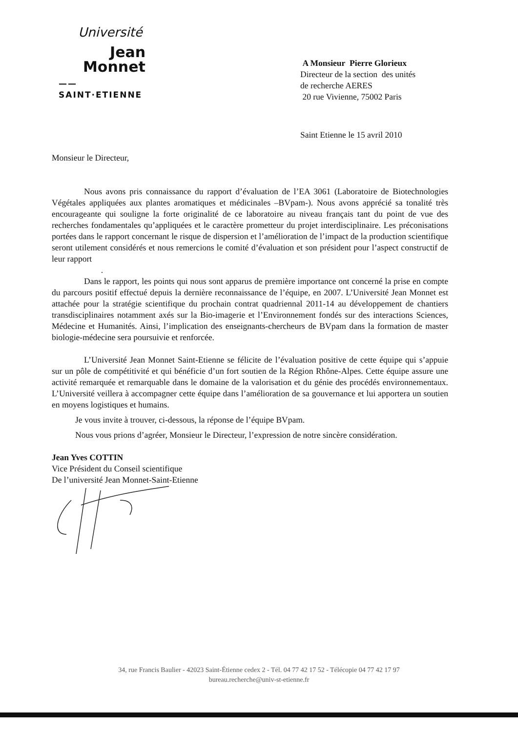Université
Jean
Monnet
—— SAINT·ETIENNE
A Monsieur Pierre Glorieux
Directeur de la section des unités
de recherche AERES
20 rue Vivienne, 75002 Paris
Saint Etienne le 15 avril 2010
Monsieur le Directeur,
Nous avons pris connaissance du rapport d’évaluation de l’EA 3061 (Laboratoire de Biotechnologies Végétales appliquées aux plantes aromatiques et médicinales –BVpam-). Nous avons apprécié sa tonalité très encourageante qui souligne la forte originalité de ce laboratoire au niveau français tant du point de vue des recherches fondamentales qu’appliquées et le caractère prometteur du projet interdisciplinaire. Les préconisations portées dans le rapport concernant le risque de dispersion et l’amélioration de l’impact de la production scientifique seront utilement considérés et nous remercions le comité d’évaluation et son président pour l’aspect constructif de leur rapport
.
Dans le rapport, les points qui nous sont apparus de première importance ont concerné la prise en compte du parcours positif effectué depuis la dernière reconnaissance de l’équipe, en 2007. L’Université Jean Monnet est attachée pour la stratégie scientifique du prochain contrat quadriennal 2011-14 au développement de chantiers transdisciplinaires notamment axés sur la Bio-imagerie et l’Environnement fondés sur des interactions Sciences, Médecine et Humanités. Ainsi, l’implication des enseignants-chercheurs de BVpam dans la formation de master biologie-médecine sera poursuivie et renforcée.
L’Université Jean Monnet Saint-Etienne se félicite de l’évaluation positive de cette équipe qui s’appuie sur un pôle de compétitivité et qui bénéficie d’un fort soutien de la Région Rhône-Alpes. Cette équipe assure une activité remarquée et remarquable dans le domaine de la valorisation et du génie des procédés environnementaux. L’Université veillera à accompagner cette équipe dans l’amélioration de sa gouvernance et lui apportera un soutien en moyens logistiques et humains.
Je vous invite à trouver, ci-dessous, la réponse de l’équipe BVpam.
Nous vous prions d’agréer, Monsieur le Directeur, l’expression de notre sincère considération.
Jean Yves COTTIN
Vice Président du Conseil scientifique
De l’université Jean Monnet-Saint-Etienne
34, rue Francis Baulier - 42023 Saint-Étienne cedex 2 - Tél. 04 77 42 17 52 - Télécopie 04 77 42 17 97
bureau.recherche@univ-st-etienne.fr